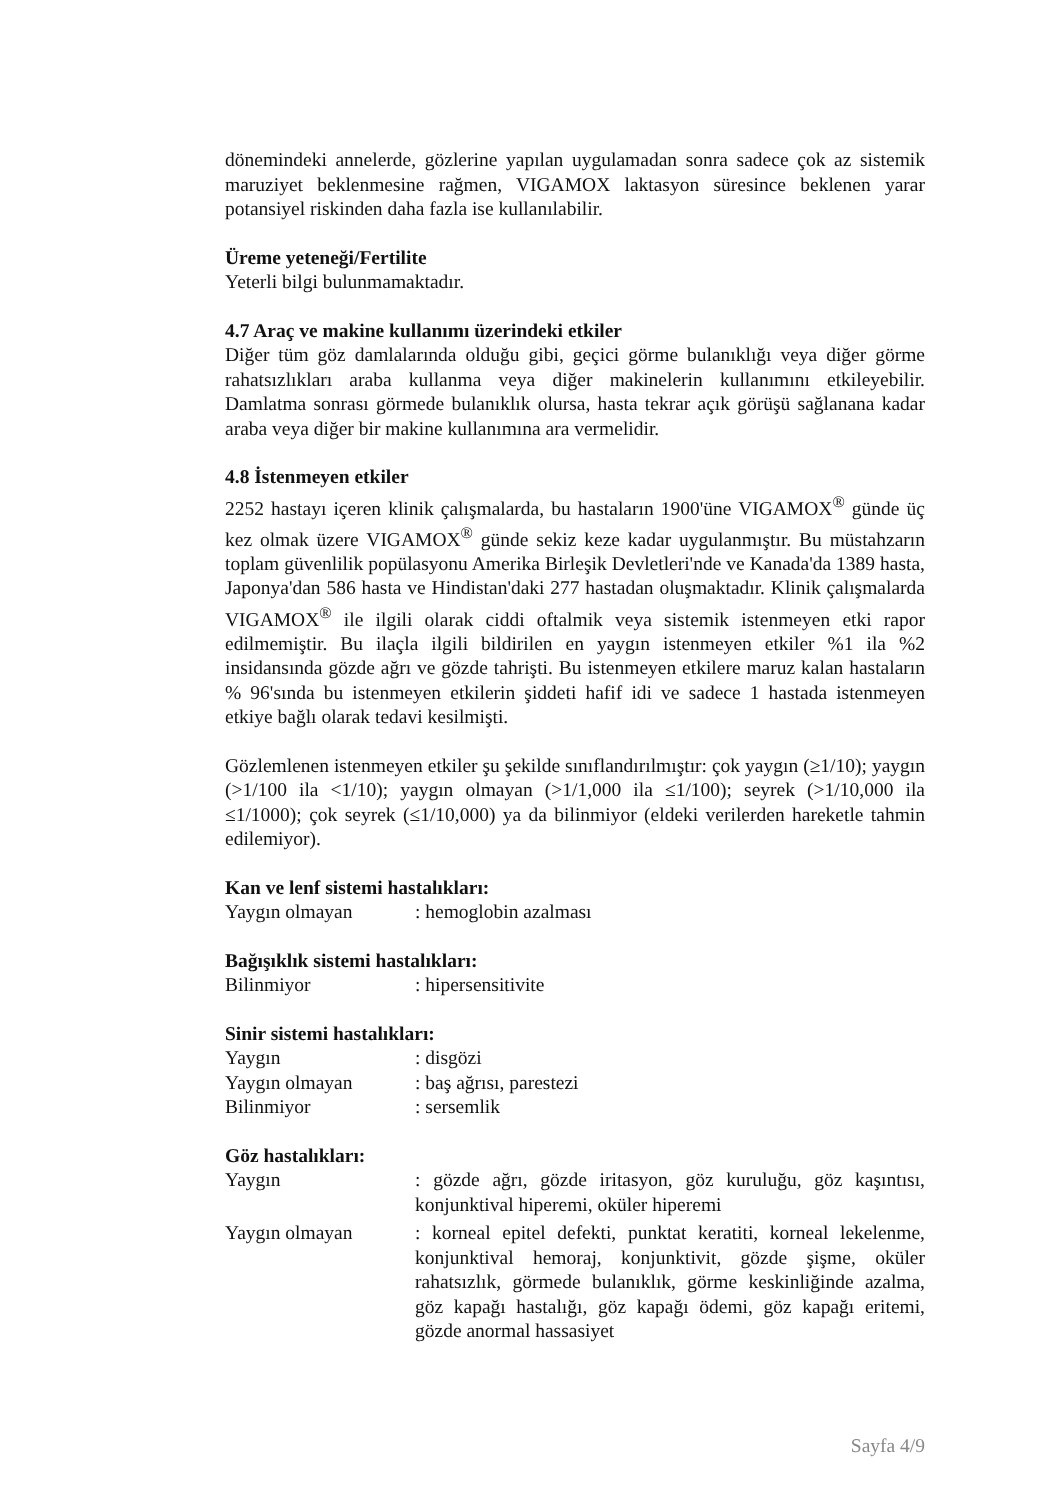dönemindeki annelerde, gözlerine yapılan uygulamadan sonra sadece çok az sistemik maruziyet beklenmesine rağmen, VIGAMOX laktasyon süresince beklenen yarar potansiyel riskinden daha fazla ise kullanılabilir.
Üreme yeteneği/Fertilite
Yeterli bilgi bulunmamaktadır.
4.7 Araç ve makine kullanımı üzerindeki etkiler
Diğer tüm göz damlalarında olduğu gibi, geçici görme bulanıklığı veya diğer görme rahatsızlıkları araba kullanma veya diğer makinelerin kullanımını etkileyebilir. Damlatma sonrası görmede bulanıklık olursa, hasta tekrar açık görüşü sağlanana kadar araba veya diğer bir makine kullanımına ara vermelidir.
4.8 İstenmeyen etkiler
2252 hastayı içeren klinik çalışmalarda, bu hastaların 1900'üne VIGAMOX<sup>®</sup> günde üç kez olmak üzere VIGAMOX<sup>®</sup> günde sekiz keze kadar uygulanmıştır. Bu müstahzarın toplam güvenlilik popülasyonu Amerika Birleşik Devletleri'nde ve Kanada'da 1389 hasta, Japonya'dan 586 hasta ve Hindistan'daki 277 hastadan oluşmaktadır. Klinik çalışmalarda VIGAMOX<sup>®</sup> ile ilgili olarak ciddi oftalmik veya sistemik istenmeyen etki rapor edilmemiştir. Bu ilaçla ilgili bildirilen en yaygın istenmeyen etkiler %1 ila %2 insidansında gözde ağrı ve gözde tahrişti. Bu istenmeyen etkilere maruz kalan hastaların % 96'sında bu istenmeyen etkilerin şiddeti hafif idi ve sadece 1 hastada istenmeyen etkiye bağlı olarak tedavi kesilmişti.
Gözlemlenen istenmeyen etkiler şu şekilde sınıflandırılmıştır: çok yaygın (≥1/10); yaygın (>1/100 ila <1/10); yaygın olmayan (>1/1,000 ila ≤1/100); seyrek (>1/10,000 ila ≤1/1000); çok seyrek (≤1/10,000) ya da bilinmiyor (eldeki verilerden hareketle tahmin edilemiyor).
Kan ve lenf sistemi hastalıkları:
Yaygın olmayan : hemoglobin azalması
Bağışıklık sistemi hastalıkları:
Bilinmiyor : hipersensitivite
Sinir sistemi hastalıkları:
Yaygın : disgözi
Yaygın olmayan : baş ağrısı, parestezi
Bilinmiyor : sersemlik
Göz hastalıkları:
Yaygın : gözde ağrı, gözde iritasyon, göz kuruluğu, göz kaşıntısı, konjunktival hiperemi, oküler hiperemi
Yaygın olmayan : korneal epitel defekti, punktat keratiti, korneal lekelenme, konjunktival hemoraj, konjunktivit, gözde şişme, oküler rahatsızlık, görmede bulanıklık, görme keskinliğinde azalma, göz kapağı hastalığı, göz kapağı ödemi, göz kapağı eritemi, gözde anormal hassasiyet
Sayfa 4/9